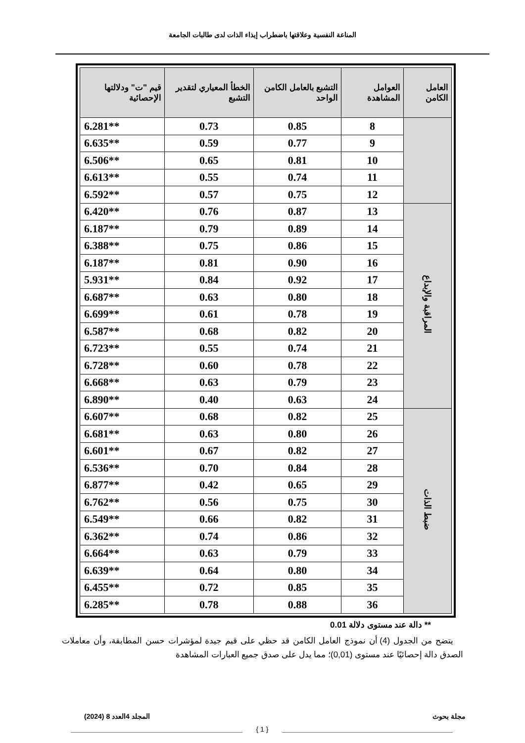المناعة النفسية وعلاقتها باضطراب إيذاء الذات لدى طالبات الجامعة
| العامل الكامن | العوامل المشاهدة | التشبع بالعامل الكامن الواحد | الخطأ المعياري لتقدير التشبع | قيم "ت" ودلالتها الإحصائية |
| --- | --- | --- | --- | --- |
| | 8 | 0.85 | 0.73 | **6.281 |
| | 9 | 0.77 | 0.59 | **6.635 |
| | 10 | 0.81 | 0.65 | **6.506 |
| | 11 | 0.74 | 0.55 | **6.613 |
| | 12 | 0.75 | 0.57 | **6.592 |
| المراقبة والإبداع | 13 | 0.87 | 0.76 | **6.420 |
| | 14 | 0.89 | 0.79 | **6.187 |
| | 15 | 0.86 | 0.75 | **6.388 |
| | 16 | 0.90 | 0.81 | **6.187 |
| | 17 | 0.92 | 0.84 | **5.931 |
| | 18 | 0.80 | 0.63 | **6.687 |
| | 19 | 0.78 | 0.61 | **6.699 |
| | 20 | 0.82 | 0.68 | **6.587 |
| | 21 | 0.74 | 0.55 | **6.723 |
| | 22 | 0.78 | 0.60 | **6.728 |
| | 23 | 0.79 | 0.63 | **6.668 |
| | 24 | 0.63 | 0.40 | **6.890 |
| ضبط الذات | 25 | 0.82 | 0.68 | **6.607 |
| | 26 | 0.80 | 0.63 | **6.681 |
| | 27 | 0.82 | 0.67 | **6.601 |
| | 28 | 0.84 | 0.70 | **6.536 |
| | 29 | 0.65 | 0.42 | **6.877 |
| | 30 | 0.75 | 0.56 | **6.762 |
| | 31 | 0.82 | 0.66 | **6.549 |
| | 32 | 0.86 | 0.74 | **6.362 |
| | 33 | 0.79 | 0.63 | **6.664 |
| | 34 | 0.80 | 0.64 | **6.639 |
| | 35 | 0.85 | 0.72 | **6.455 |
| | 36 | 0.88 | 0.78 | **6.285 |
** دالة عند مستوى دلالة 0.01
يتضح من الجدول (4) أن نموذج العامل الكامن قد حظي على قيم جيدة لمؤشرات حسن المطابقة، وأن معاملات الصدق دالة إحصائيًا عند مستوى (0,01)؛ مما يدل على صدق جميع العبارات المشاهدة
مجلة بحوث المجلد 4العدد 8 (2024)
{ 1 }